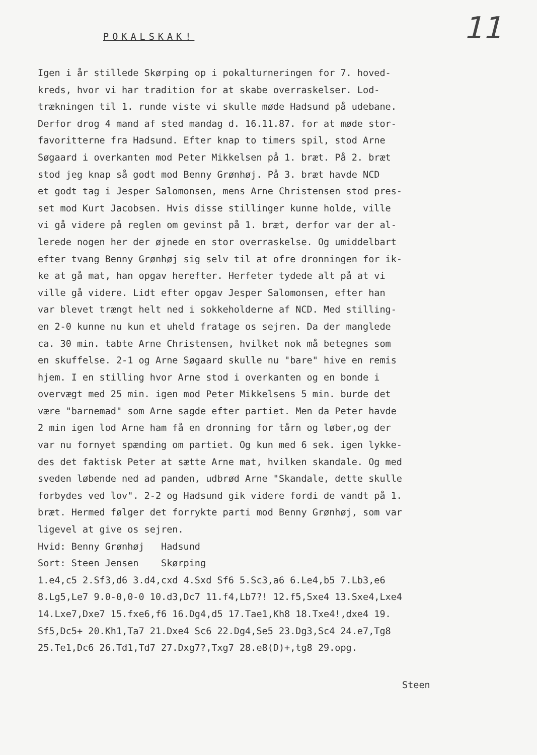11 POKALSKAK!
Igen i år stillede Skørping op i pokalturneringen for 7. hoved-
kreds, hvor vi har tradition for at skabe overraskelser. Lod-
trækningen til 1. runde viste vi skulle møde Hadsund på udebane.
Derfor drog 4 mand af sted mandag d. 16.11.87. for at møde stor-
favoritterne fra Hadsund. Efter knap to timers spil, stod Arne
Søgaard i overkanten mod Peter Mikkelsen på 1. bræt. På 2. bræt
stod jeg knap så godt mod Benny Grønhøj. På 3. bræt havde NCD
et godt tag i Jesper Salomonsen, mens Arne Christensen stod pres-
set mod Kurt Jacobsen. Hvis disse stillinger kunne holde, ville
vi gå videre på reglen om gevinst på 1. bræt, derfor var der al-
lerede nogen her der øjnede en stor overraskelse. Og umiddelbart
efter tvang Benny Grønhøj sig selv til at ofre dronningen for ik-
ke at gå mat, han opgav herefter. Herfeter tydede alt på at vi
ville gå videre. Lidt efter opgav Jesper Salomonsen, efter han
var blevet trængt helt ned i sokkeholderne af NCD. Med stilling-
en 2-0 kunne nu kun et uheld fratage os sejren. Da der manglede
ca. 30 min. tabte Arne Christensen, hvilket nok må betegnes som
en skuffelse. 2-1 og Arne Søgaard skulle nu "bare" hive en remis
hjem. I en stilling hvor Arne stod i overkanten og en bonde i
overvægt med 25 min. igen mod Peter Mikkelsens 5 min. burde det
være "barnemad" som Arne sagde efter partiet. Men da Peter havde
2 min igen lod Arne ham få en dronning for tårn og løber,og der
var nu fornyet spænding om partiet. Og kun med 6 sek. igen lykke-
des det faktisk Peter at sætte Arne mat, hvilken skandale. Og med
sveden løbende ned ad panden, udbrød Arne "Skandale, dette skulle
forbydes ved lov". 2-2 og Hadsund gik videre fordi de vandt på 1.
bræt. Hermed følger det forrykte parti mod Benny Grønhøj, som var
ligevel at give os sejren.
Hvid: Benny Grønhøj Hadsund
Sort: Steen Jensen Skørping
1.e4,c5 2.Sf3,d6 3.d4,cxd 4.Sxd Sf6 5.Sc3,a6 6.Le4,b5 7.Lb3,e6
8.Lg5,Le7 9.0-0,0-0 10.d3,Dc7 11.f4,Lb7?! 12.f5,Sxe4 13.Sxe4,Lxe4
14.Lxe7,Dxe7 15.fxe6,f6 16.Dg4,d5 17.Tae1,Kh8 18.Txe4!,dxe4 19.
Sf5,Dc5+ 20.Kh1,Ta7 21.Dxe4 Sc6 22.Dg4,Se5 23.Dg3,Sc4 24.e7,Tg8
25.Te1,Dc6 26.Td1,Td7 27.Dxg7?,Txg7 28.e8(D)+,tg8 29.opg.
Steen